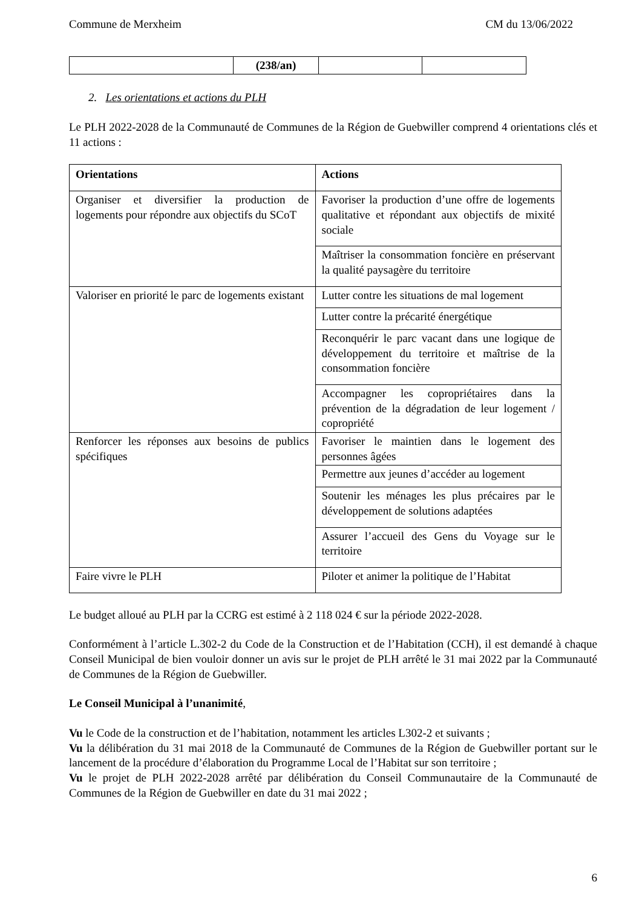Commune de Merxheim CM du 13/06/2022
| | (238/an) | | |
2. Les orientations et actions du PLH
Le PLH 2022-2028 de la Communauté de Communes de la Région de Guebwiller comprend 4 orientations clés et 11 actions :
| Orientations | Actions |
| --- | --- |
| Organiser et diversifier la production de logements pour répondre aux objectifs du SCoT | Favoriser la production d’une offre de logements qualitative et répondant aux objectifs de mixité sociale |
| | Maîtriser la consommation foncière en préservant la qualité paysagère du territoire |
| Valoriser en priorité le parc de logements existant | Lutter contre les situations de mal logement |
| | Lutter contre la précarité énergétique |
| | Reconquérir le parc vacant dans une logique de développement du territoire et maîtrise de la consommation foncière |
| | Accompagner les copropriétaires dans la prévention de la dégradation de leur logement / copropriété |
| Renforcer les réponses aux besoins de publics spécifiques | Favoriser le maintien dans le logement des personnes âgées |
| | Permettre aux jeunes d’accéder au logement |
| | Soutenir les ménages les plus précaires par le développement de solutions adaptées |
| | Assurer l’accueil des Gens du Voyage sur le territoire |
| Faire vivre le PLH | Piloter et animer la politique de l’Habitat |
Le budget alloué au PLH par la CCRG est estimé à 2 118 024 € sur la période 2022-2028.
Conformément à l’article L.302-2 du Code de la Construction et de l’Habitation (CCH), il est demandé à chaque Conseil Municipal de bien vouloir donner un avis sur le projet de PLH arrêté le 31 mai 2022 par la Communauté de Communes de la Région de Guebwiller.
Le Conseil Municipal à l’unanimité,
Vu le Code de la construction et de l’habitation, notamment les articles L302-2 et suivants ;
Vu la délibération du 31 mai 2018 de la Communauté de Communes de la Région de Guebwiller portant sur le lancement de la procédure d’élaboration du Programme Local de l’Habitat sur son territoire ;
Vu le projet de PLH 2022-2028 arrêté par délibération du Conseil Communautaire de la Communauté de Communes de la Région de Guebwiller en date du 31 mai 2022 ;
6